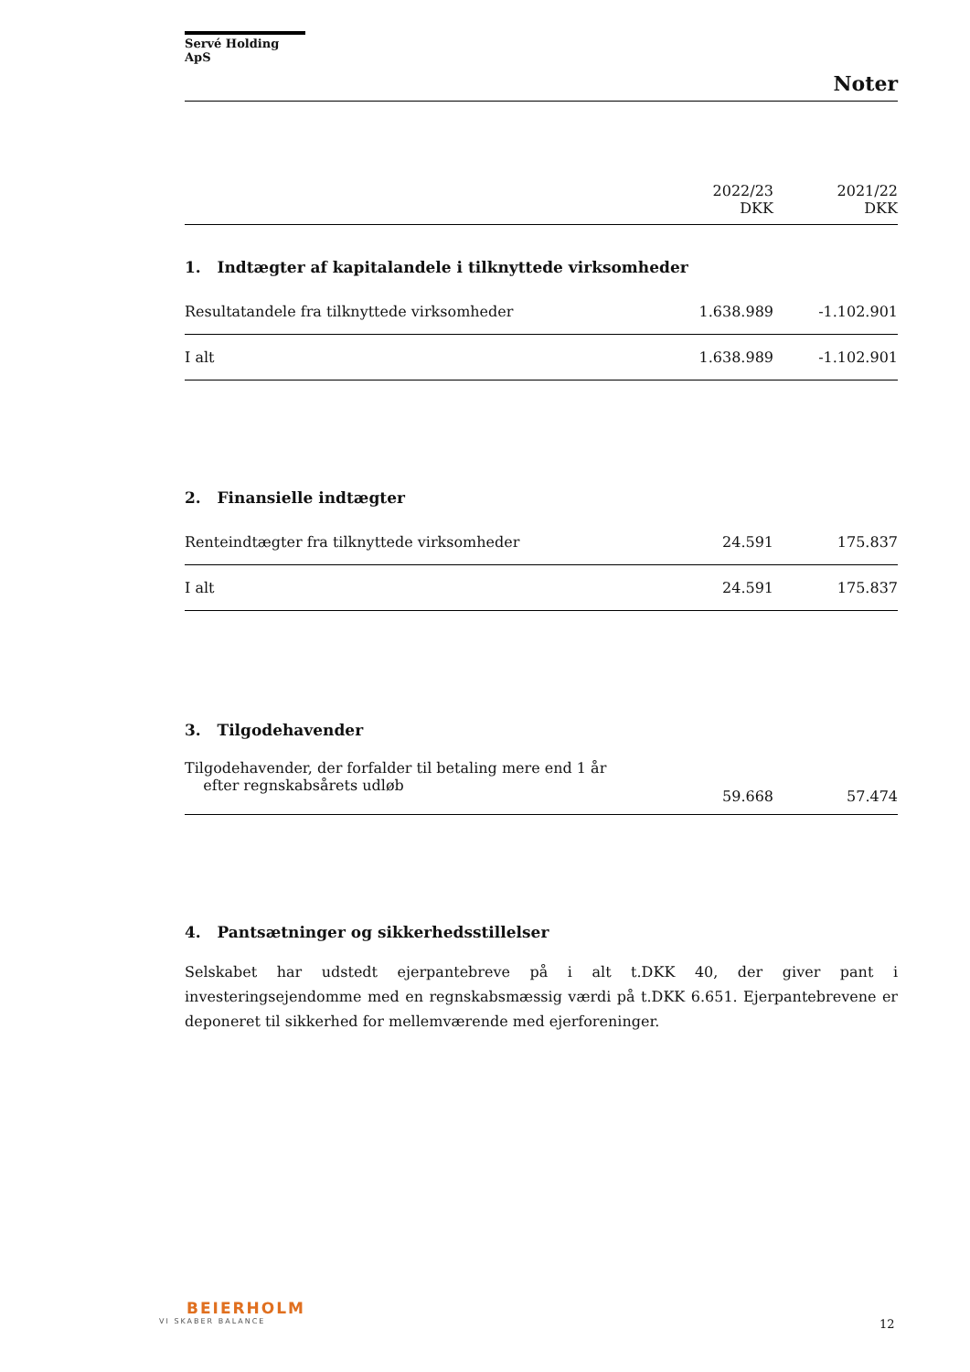Servé Holding ApS
Noter
| | 2022/23 DKK | 2021/22 DKK |
| --- | --- | --- |
1. Indtægter af kapitalandele i tilknyttede virksomheder
| Resultatandele fra tilknyttede virksomheder | 1.638.989 | -1.102.901 |
| I alt | 1.638.989 | -1.102.901 |
2. Finansielle indtægter
| Renteindtægter fra tilknyttede virksomheder | 24.591 | 175.837 |
| I alt | 24.591 | 175.837 |
3. Tilgodehavender
| Tilgodehavender, der forfalder til betaling mere end 1 år efter regnskabsårets udløb | 59.668 | 57.474 |
4. Pantsætninger og sikkerhedsstillelser
Selskabet har udstedt ejerpantebreve på i alt t.DKK 40, der giver pant i investeringsejendomme med en regnskabsmæssig værdi på t.DKK 6.651. Ejerpantebrevene er deponeret til sikkerhed for mellemværende med ejerforeninger.
BEIERHOLM
VI SKABER BALANCE
12